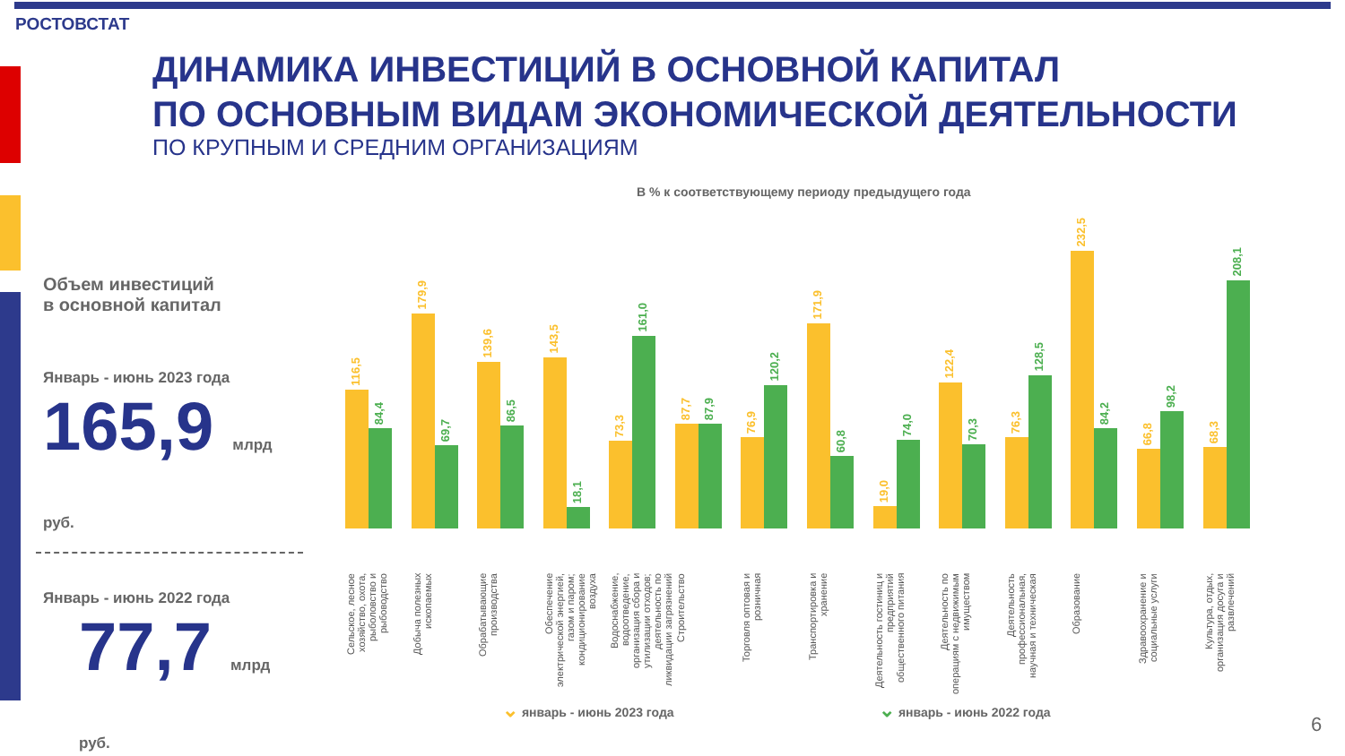РОСТОВСТАТ
ДИНАМИКА ИНВЕСТИЦИЙ В ОСНОВНОЙ КАПИТАЛ
ПО ОСНОВНЫМ ВИДАМ ЭКОНОМИЧЕСКОЙ ДЕЯТЕЛЬНОСТИ
ПО КРУПНЫМ И СРЕДНИМ ОРГАНИЗАЦИЯМ
В % к соответствующему периоду предыдущего года
Объем инвестиций
в основной капитал
Январь - июнь 2023 года
165,9 млрд руб.
Январь - июнь 2022 года
77,7 млрд руб.
116,5
84,4
179,9
69,7
139,6
86,5
143,5
18,1
73,3
161,0
87,7
87,9
76,9
120,2
171,9
60,8
19,0
74,0
122,4
70,3
76,3
128,5
232,5
84,2
66,8
98,2
68,3
208,1
Сельское, лесное хозяйство, охота, рыболовство и рыбоводство
Добыча полезных ископаемых
Обрабатывающие производства
Обеспечение электрической энергией, газом и паром; кондиционирование воздуха
Водоснабжение, водоотведение, организация сбора и утилизации отходов; деятельность по ликвидации загрязнений
Строительство
Торговля оптовая и розничная
Транспортировка и хранение
Деятельность гостиниц и предприятий общественного питания
Деятельность по операциям с недвижимым имуществом
Деятельность профессиональная, научная и техническая
Образование
Здравоохранение и социальные услуги
Культура, отдых, организация досуга и развлечений
⌄ январь - июнь 2023 года ⌄ январь - июнь 2022 года
6